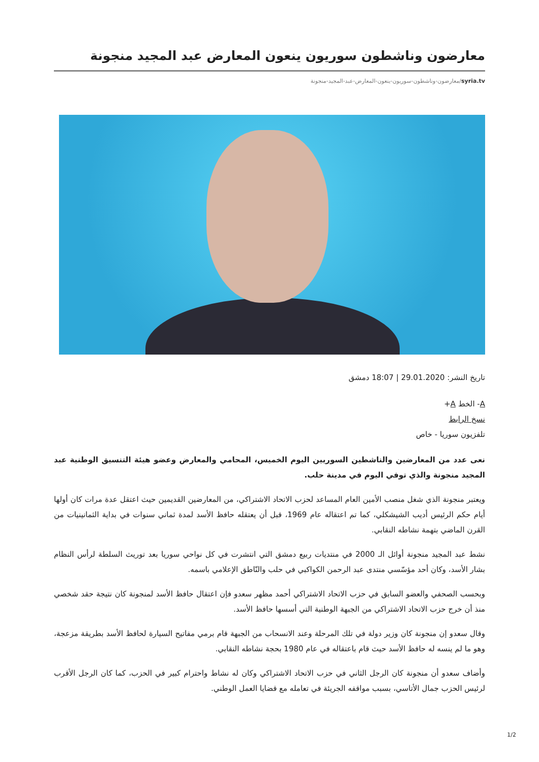معارضون وناشطون سوريون ينعون المعارض عبد المجيد منجونة
syria.tv/معارضون-وناشطون-سوريون-ينعون-المعارض-عبد-المجيد-منجونة
تاريخ النشر: 29.01.2020 | 18:07 دمشق
A- الخط A+
نسخ الرابط
تلفزيون سوريا - خاص
نعى عدد من المعارضين والناشطين السوريين اليوم الخميس، المحامي والمعارض وعضو هيئة التنسيق الوطنية عبد المجيد منجونة والذي توفي اليوم في مدينة حلب.
ويعتبر منجونة الذي شغل منصب الأمين العام المساعد لحزب الاتحاد الاشتراكي، من المعارضين القديمين حيث اعتقل عدة مرات كان أولها أيام حكم الرئيس أديب الشيشكلي، كما تم اعتقاله عام 1969، قبل أن يعتقله حافظ الأسد لمدة ثماني سنوات في بداية الثمانينيات من القرن الماضي بتهمة نشاطه النقابي.
نشط عبد المجيد منجونة أوائل الـ 2000 في منتديات ربيع دمشق التي انتشرت في كل نواحي سوريا بعد توريث السلطة لرأس النظام بشار الأسد، وكان أحد مؤسّسي منتدى عبد الرحمن الكواكبي في حلب والنّاطق الإعلامي باسمه.
وبحسب الصحفي والعضو السابق في حزب الاتحاد الاشتراكي أحمد مظهر سعدو فإن اعتقال حافظ الأسد لمنجونة كان نتيجة حقد شخصي منذ أن خرج حزب الاتحاد الاشتراكي من الجبهة الوطنية التي أسسها حافظ الأسد.
وقال سعدو إن منجونة كان وزير دولة في تلك المرحلة وعند الانسحاب من الجبهة قام برمي مفاتيح السيارة لحافظ الأسد بطريقة مزعجة، وهو ما لم ينسه له حافظ الأسد حيث قام باعتقاله في عام 1980 بحجة نشاطه النقابي.
وأضاف سعدو أن منجونة كان الرجل الثاني في حزب الاتحاد الاشتراكي وكان له نشاط واحترام كبير في الحزب، كما كان الرجل الأقرب لرئيس الحزب جمال الأتاسي، بسبب مواقفه الجريئة في تعامله مع قضايا العمل الوطني.
1/2